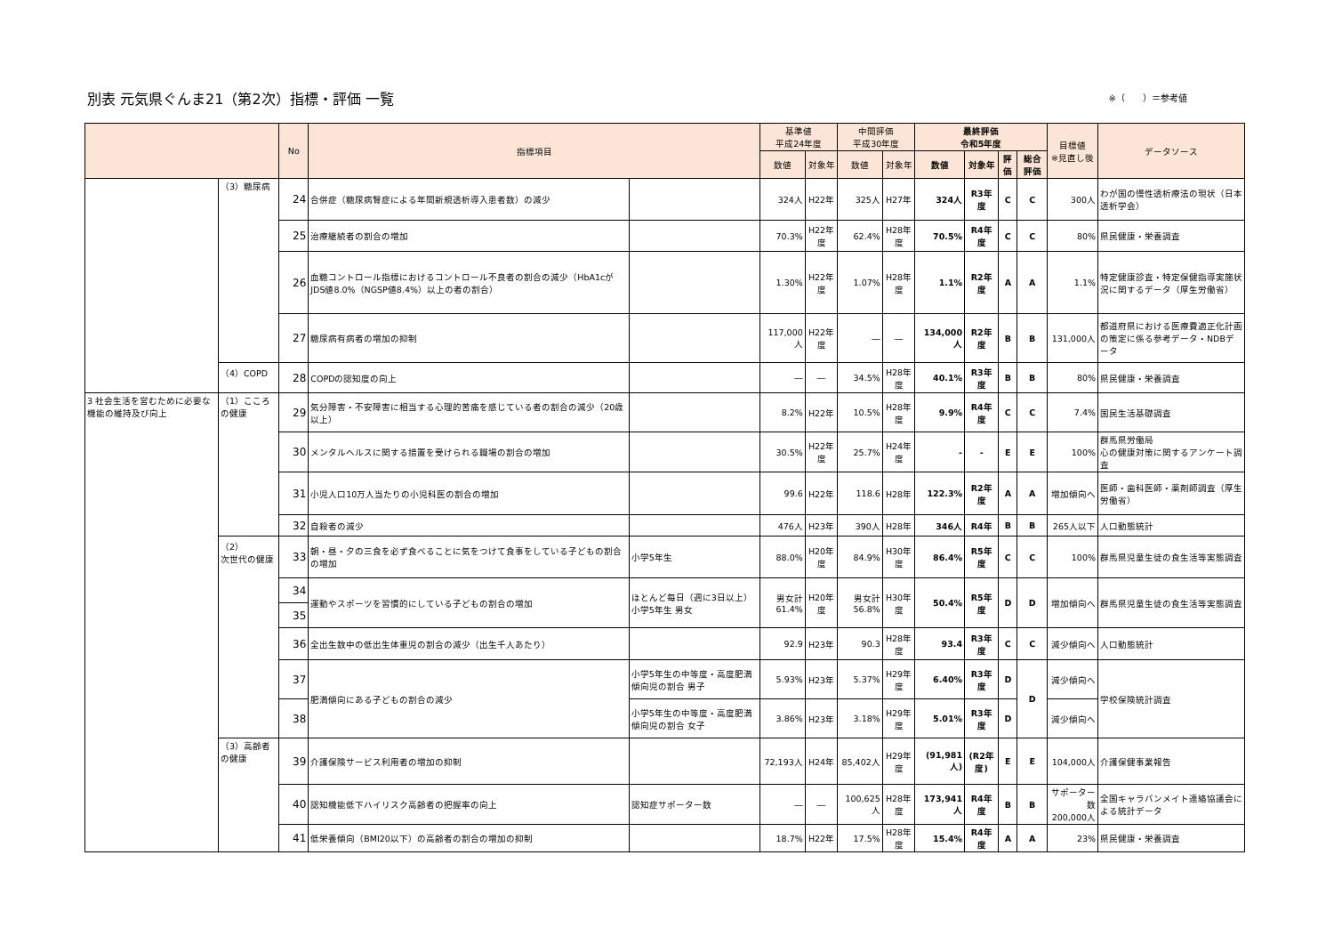別表 元気県ぐんま21（第2次）指標・評価 一覧 ※（　　）＝参考値
| | | No | 指標項目 | | 基準値 平成24年度 | | 中間評価 平成30年度 | | 最終評価 令和5年度 | | | | 目標値 ※見直し後 | データソース |
| --- | --- | --- | --- | --- | --- | --- | --- | --- | --- | --- | --- | --- | --- | --- |
| | | | | | 数値 | 対象年 | 数値 | 対象年 | 数値 | 対象年 | 評価 | 総合評価 | | |
| | （3）糖尿病 | 24 | 合併症（糖尿病腎症による年間新規透析導入患者数）の減少 | | 324人 | H22年 | 325人 | H27年 | 324人 | R3年度 | C | C | 300人 | わが国の慢性透析療法の現状（日本透析学会） |
| | | 25 | 治療継続者の割合の増加 | | 70.3% | H22年度 | 62.4% | H28年度 | 70.5% | R4年度 | C | C | 80% | 県民健康・栄養調査 |
| | | 26 | 血糖コントロール指標におけるコントロール不良者の割合の減少（HbA1cがJDS値8.0%（NGSP値8.4%）以上の者の割合） | | 1.30% | H22年度 | 1.07% | H28年度 | 1.1% | R2年度 | A | A | 1.1% | 特定健康診査・特定保健指導実施状況に関するデータ（厚生労働省） |
| | | 27 | 糖尿病有病者の増加の抑制 | | 117,000人 | H22年度 | ― | ― | 134,000人 | R2年度 | B | B | 131,000人 | 都道府県における医療費適正化計画の策定に係る参考データ・NDBデータ |
| | （4）COPD | 28 | COPDの認知度の向上 | | ― | ― | 34.5% | H28年度 | 40.1% | R3年度 | B | B | 80% | 県民健康・栄養調査 |
| 3 社会生活を営むために必要な機能の維持及び向上 | （1）こころの健康 | 29 | 気分障害・不安障害に相当する心理的苦痛を感じている者の割合の減少（20歳以上） | | 8.2% | H22年 | 10.5% | H28年度 | 9.9% | R4年度 | C | C | 7.4% | 国民生活基礎調査 |
| | | 30 | メンタルヘルスに関する措置を受けられる職場の割合の増加 | | 30.5% | H22年度 | 25.7% | H24年度 | - | - | E | E | 100% | 群馬県労働局 心の健康対策に関するアンケート調査 |
| | | 31 | 小児人口10万人当たりの小児科医の割合の増加 | | 99.6 | H22年 | 118.6 | H28年 | 122.3% | R2年度 | A | A | 増加傾向へ | 医師・歯科医師・薬剤師調査（厚生労働省） |
| | | 32 | 自殺者の減少 | | 476人 | H23年 | 390人 | H28年 | 346人 | R4年 | B | B | 265人以下 | 人口動態統計 |
| | （2） 次世代の健康 | 33 | 朝・昼・夕の三食を必ず食べることに気をつけて食事をしている子どもの割合の増加 | 小学5年生 | 88.0% | H20年度 | 84.9% | H30年度 | 86.4% | R5年度 | C | C | 100% | 群馬県児童生徒の食生活等実態調査 |
| | | 34 | 運動やスポーツを習慣的にしている子どもの割合の増加 | ほとんど毎日（週に3日以上） 小学5年生 男女 | 男女計 61.4% | H20年度 | 男女計 56.8% | H30年度 | 50.4% | R5年度 | D | D | 増加傾向へ | 群馬県児童生徒の食生活等実態調査 |
| | | 35 | | | | | | | | | | | | |
| | | 36 | 全出生数中の低出生体重児の割合の減少（出生千人あたり） | | 92.9 | H23年 | 90.3 | H28年度 | 93.4 | R3年度 | C | C | 減少傾向へ | 人口動態統計 |
| | | 37 | 肥満傾向にある子どもの割合の減少 | 小学5年生の中等度・高度肥満傾向児の割合 男子 | 5.93% | H23年 | 5.37% | H29年度 | 6.40% | R3年度 | D | D | 減少傾向へ | 学校保険統計調査 |
| | | 38 | | 小学5年生の中等度・高度肥満傾向児の割合 女子 | 3.86% | H23年 | 3.18% | H29年度 | 5.01% | R3年度 | D | | 減少傾向へ | |
| | （3）高齢者の健康 | 39 | 介護保険サービス利用者の増加の抑制 | | 72,193人 | H24年 | 85,402人 | H29年度 | (91,981人) | (R2年度) | E | E | 104,000人 | 介護保健事業報告 |
| | | 40 | 認知機能低下ハイリスク高齢者の把握率の向上 | 認知症サポーター数 | ― | ― | 100,625人 | H28年度 | 173,941人 | R4年度 | B | B | サポーター数 200,000人 | 全国キャラバンメイト連絡協議会による統計データ |
| | | 41 | 低栄養傾向（BMI20以下）の高齢者の割合の増加の抑制 | | 18.7% | H22年 | 17.5% | H28年度 | 15.4% | R4年度 | A | A | 23% | 県民健康・栄養調査 |